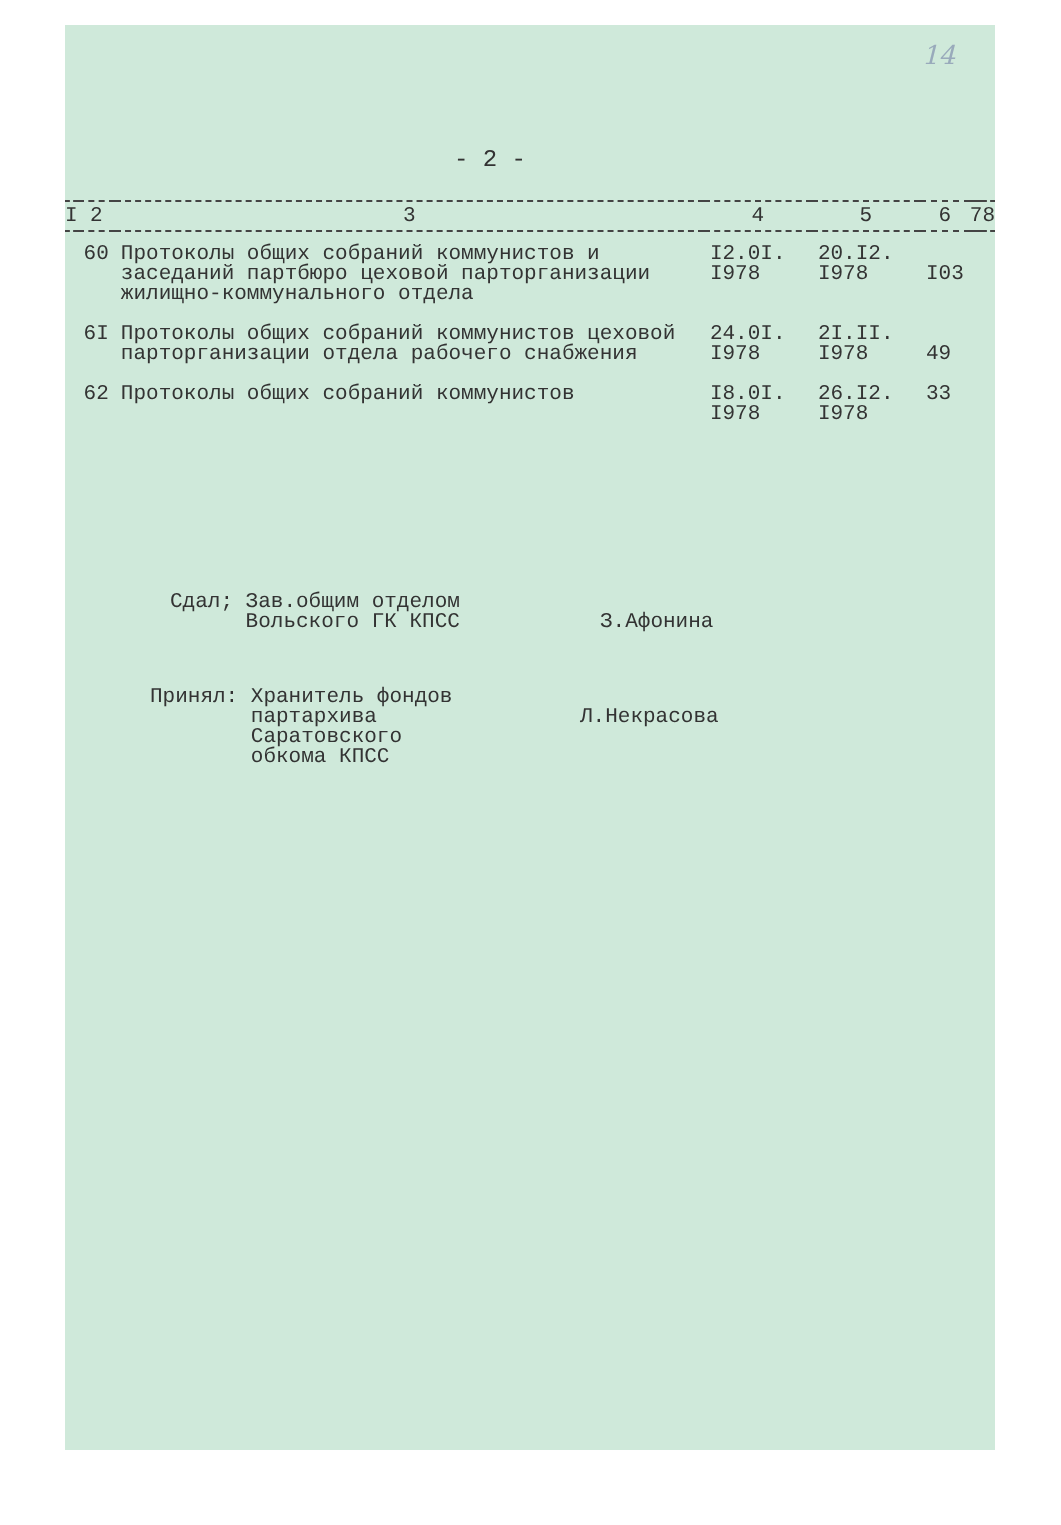14
- 2 -
| I | 2 | 3 | 4 | 5 | 6 | 7 | 8 |
| --- | --- | --- | --- | --- | --- | --- | --- |
| | 60 | Протоколы общих собраний коммунистов и заседаний партбюро цеховой парторганизации жилищно-коммунального отдела | I2.0I. I978 | 20.I2. I978 | I03 | | |
| | 6I | Протоколы общих собраний коммунистов цеховой парторганизации отдела рабочего снабжения | 24.0I. I978 | 2I.II. I978 | 49 | | |
| | 62 | Протоколы общих собраний коммунистов | I8.0I. I978 | 26.I2. I978 | 33 | | |
Сдал; Зав.общим отделом
Вольского ГК КПСС
З.Афонина
Принял: Хранитель фондов
партархива
Саратовского
обкома КПСС
Л.Некрасова